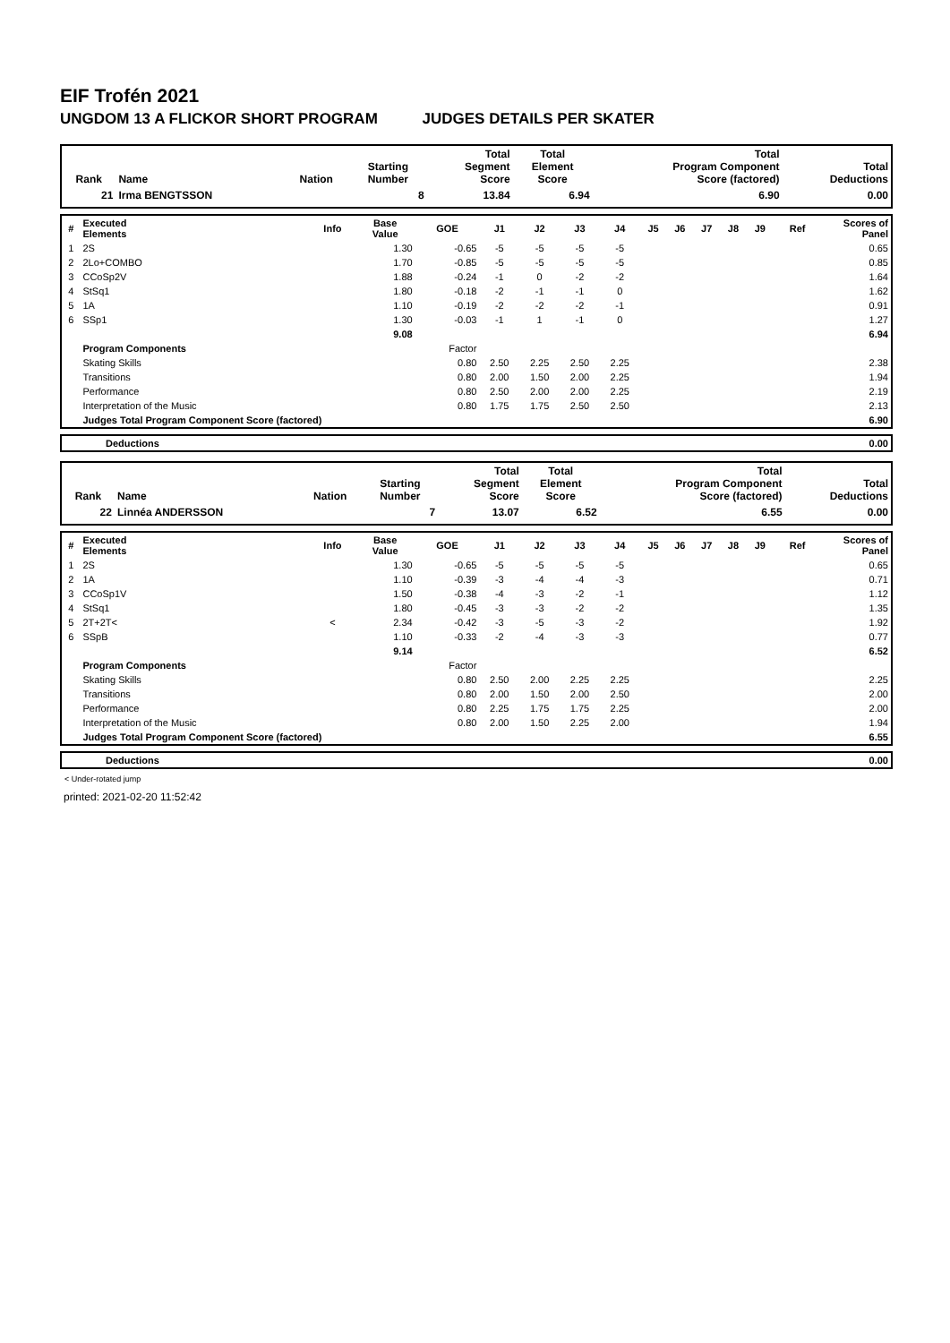EIF Trofén 2021
UNGDOM 13 A FLICKOR SHORT PROGRAM JUDGES DETAILS PER SKATER
| Rank | Name | Nation | Starting Number | Total Segment Score | Total Element Score | Total Program Component Score (factored) | Total Deductions |
| --- | --- | --- | --- | --- | --- | --- | --- |
| 21 | Irma BENGTSSON | | 8 | 13.84 | 6.94 | 6.90 | 0.00 |
| # | Executed Elements | Info | Base Value | GOE | J1 | J2 | J3 | J4 | J5 | J6 | J7 | J8 | J9 | Ref | Scores of Panel |
| --- | --- | --- | --- | --- | --- | --- | --- | --- | --- | --- | --- | --- | --- | --- | --- |
| 1 | 2S | | 1.30 | -0.65 | -5 | -5 | -5 | -5 | | | | | | | 0.65 |
| 2 | 2Lo+COMBO | | 1.70 | -0.85 | -5 | -5 | -5 | -5 | | | | | | | 0.85 |
| 3 | CCoSp2V | | 1.88 | -0.24 | -1 | 0 | -2 | -2 | | | | | | | 1.64 |
| 4 | StSq1 | | 1.80 | -0.18 | -2 | -1 | -1 | 0 | | | | | | | 1.62 |
| 5 | 1A | | 1.10 | -0.19 | -2 | -2 | -2 | -1 | | | | | | | 0.91 |
| 6 | SSp1 | | 1.30 | -0.03 | -1 | 1 | -1 | 0 | | | | | | | 1.27 |
| | | | 9.08 | | | | | | | | | | | | 6.94 |
| | Program Components | | | Factor | | | | | | | | | | | |
| | Skating Skills | | | 0.80 | 2.50 | 2.25 | 2.50 | 2.25 | | | | | | | 2.38 |
| | Transitions | | | 0.80 | 2.00 | 1.50 | 2.00 | 2.25 | | | | | | | 1.94 |
| | Performance | | | 0.80 | 2.50 | 2.00 | 2.00 | 2.25 | | | | | | | 2.19 |
| | Interpretation of the Music | | | 0.80 | 1.75 | 1.75 | 2.50 | 2.50 | | | | | | | 2.13 |
| | Judges Total Program Component Score (factored) | | | | | | | | | | | | | | 6.90 |
| | Deductions | 0.00 |
| Rank | Name | Nation | Starting Number | Total Segment Score | Total Element Score | Total Program Component Score (factored) | Total Deductions |
| --- | --- | --- | --- | --- | --- | --- | --- |
| 22 | Linnéa ANDERSSON | | 7 | 13.07 | 6.52 | 6.55 | 0.00 |
| # | Executed Elements | Info | Base Value | GOE | J1 | J2 | J3 | J4 | J5 | J6 | J7 | J8 | J9 | Ref | Scores of Panel |
| --- | --- | --- | --- | --- | --- | --- | --- | --- | --- | --- | --- | --- | --- | --- | --- |
| 1 | 2S | | 1.30 | -0.65 | -5 | -5 | -5 | -5 | | | | | | | 0.65 |
| 2 | 1A | | 1.10 | -0.39 | -3 | -4 | -4 | -3 | | | | | | | 0.71 |
| 3 | CCoSp1V | | 1.50 | -0.38 | -4 | -3 | -2 | -1 | | | | | | | 1.12 |
| 4 | StSq1 | | 1.80 | -0.45 | -3 | -3 | -2 | -2 | | | | | | | 1.35 |
| 5 | 2T+2T< | < | 2.34 | -0.42 | -3 | -5 | -3 | -2 | | | | | | | 1.92 |
| 6 | SSpB | | 1.10 | -0.33 | -2 | -4 | -3 | -3 | | | | | | | 0.77 |
| | | | 9.14 | | | | | | | | | | | | 6.52 |
| | Program Components | | | Factor | | | | | | | | | | | |
| | Skating Skills | | | 0.80 | 2.50 | 2.00 | 2.25 | 2.25 | | | | | | | 2.25 |
| | Transitions | | | 0.80 | 2.00 | 1.50 | 2.00 | 2.50 | | | | | | | 2.00 |
| | Performance | | | 0.80 | 2.25 | 1.75 | 1.75 | 2.25 | | | | | | | 2.00 |
| | Interpretation of the Music | | | 0.80 | 2.00 | 1.50 | 2.25 | 2.00 | | | | | | | 1.94 |
| | Judges Total Program Component Score (factored) | | | | | | | | | | | | | | 6.55 |
| | Deductions | 0.00 |
< Under-rotated jump
printed: 2021-02-20 11:52:42